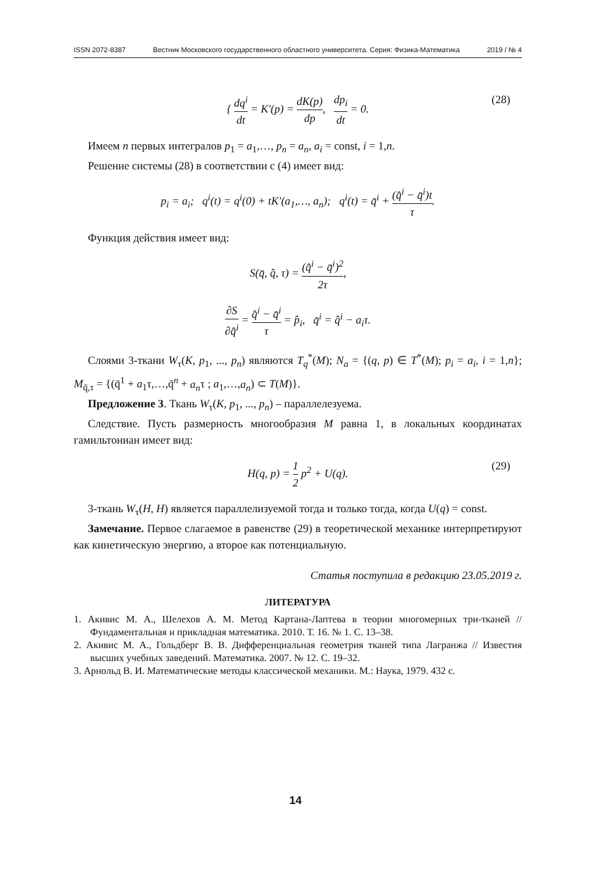ISSN 2072-8387 Вестник Московского государственного областного университета. Серия: Физика-Математика 2019 / № 4
{ dq<sup>i</sup> dt = K′(p) = dK(p) dp, dp<sub>i</sub> dt = 0. (28)
Имеем n первых интегралов p<sub>1</sub> = a<sub>1</sub>,…, p<sub>n</sub> = a<sub>n</sub>, a<sub>i</sub> = const, i = 1,n.
Решение системы (28) в соответствии с (4) имеет вид:
p<sub>i</sub> = a<sub>i</sub>; q<sup>i</sup>(t) = q<sup>i</sup>(0) + tK′(a<sub>1</sub>,…, a<sub>n</sub>); q<sup>i</sup>(t) = q̄<sup>i</sup> + (q̂<sup>i</sup> − q̄<sup>i</sup>)t τ.
Функция действия имеет вид:
S(q̄, q̂, τ) = (q̂<sup>i</sup> − q̄<sup>i</sup>)<sup>2</sup> 2τ,
∂S ∂q̂<sup>i</sup> = q̂<sup>i</sup> − q̄<sup>i</sup> τ = p̂<sub>i</sub>, q̄<sup>i</sup> = q̂<sup>i</sup> − a<sub>i</sub>τ.
Слоями 3-ткани W<sub>τ</sub>(K, p<sub>1</sub>, ..., p<sub>n</sub>) являются T<sub>q</sub><sup>*</sup>(M); N<sub>a</sub> = {(q, p) ∈ T<sup>*</sup>(M); p<sub>i</sub> = a<sub>i</sub>, i = 1,n}; M<sub>q̄,τ</sub> = {(q̄<sup>1</sup> + a<sub>1</sub>τ,…,q̄<sup>n</sup> + a<sub>n</sub>τ ; a<sub>1</sub>,…,a<sub>n</sub>) ⊂ T(M)}.
Предложение 3. Ткань W<sub>τ</sub>(K, p<sub>1</sub>, ..., p<sub>n</sub>) – параллелезуема.
Следствие. Пусть размерность многообразия M равна 1, в локальных координатах гамильтониан имеет вид:
H(q, p) = 1 2 p<sup>2</sup> + U(q). (29)
3-ткань W<sub>τ</sub>(H, H) является параллелизуемой тогда и только тогда, когда U(q) = const.
Замечание. Первое слагаемое в равенстве (29) в теоретической механике интерпретируют как кинетическую энергию, а второе как потенциальную.
Статья поступила в редакцию 23.05.2019 г.
ЛИТЕРАТУРА
1. Акивис М. А., Шелехов А. М. Метод Картана-Лаптева в теории многомерных три-тканей // Фундаментальная и прикладная математика. 2010. Т. 16. № 1. С. 13–38.
2. Акивис М. А., Гольдберг В. В. Дифференциальная геометрия тканей типа Лагранжа // Известия высших учебных заведений. Математика. 2007. № 12. С. 19–32.
3. Арнольд В. И. Математические методы классической механики. М.: Наука, 1979. 432 с.
14